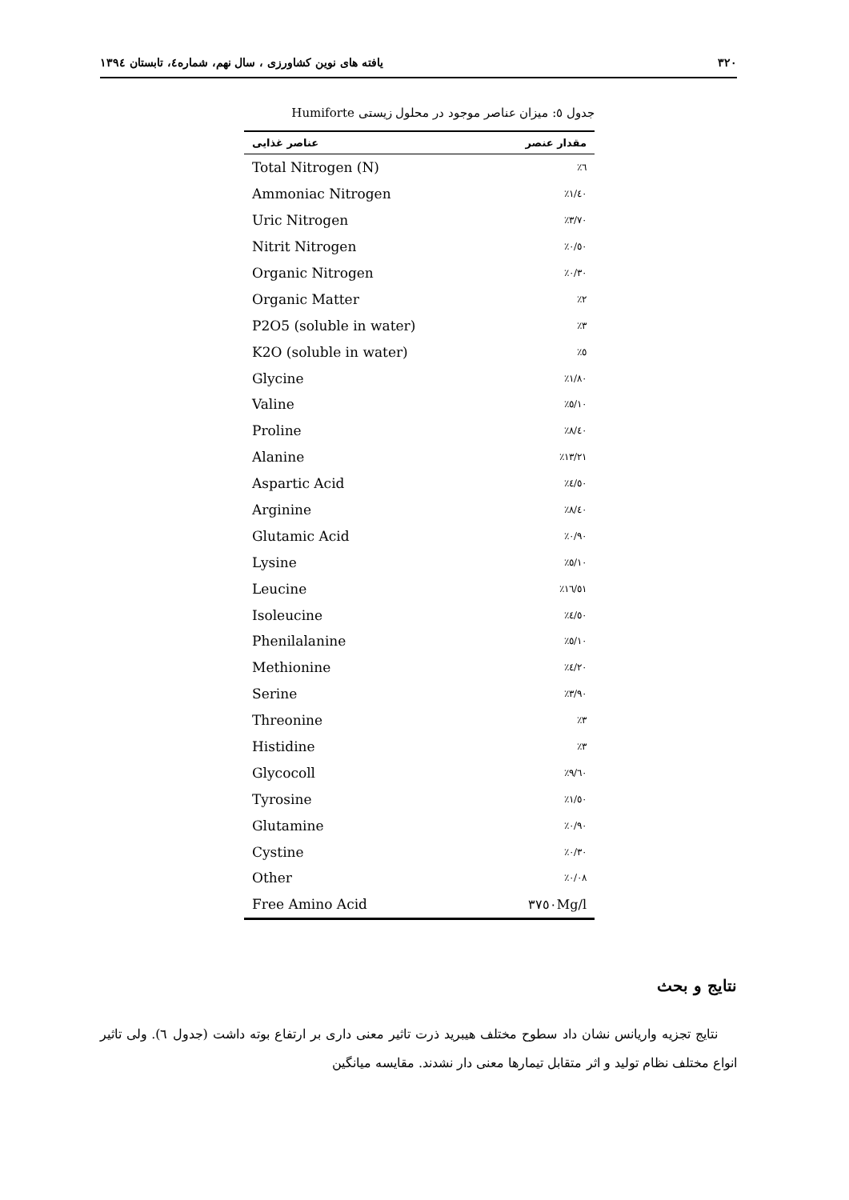۳۲۰ یافته های نوین کشاورزی ، سال نهم، شماره٤، تابستان ۱۳۹٤
جدول ٥: میزان عناصر موجود در محلول زیستی Humiforte
| عناصر غذایی | مقدار عنصر |
| --- | --- |
| Total Nitrogen (N) | ٪٦ |
| Ammoniac Nitrogen | ٪۱/٤۰ |
| Uric Nitrogen | ٪۳/۷۰ |
| Nitrit Nitrogen | ٪۰/٥۰ |
| Organic Nitrogen | ٪۰/۳۰ |
| Organic Matter | ٪۲ |
| P2O5 (soluble in water) | ٪۳ |
| K2O (soluble in water) | ٪٥ |
| Glycine | ٪۱/۸۰ |
| Valine | ٪٥/۱۰ |
| Proline | ٪۸/٤۰ |
| Alanine | ٪۱۳/۲۱ |
| Aspartic Acid | ٪٤/٥۰ |
| Arginine | ٪۸/٤۰ |
| Glutamic Acid | ٪۰/۹۰ |
| Lysine | ٪٥/۱۰ |
| Leucine | ٪۱٦/٥۱ |
| Isoleucine | ٪٤/٥۰ |
| Phenilalanine | ٪٥/۱۰ |
| Methionine | ٪٤/۲۰ |
| Serine | ٪۳/۹۰ |
| Threonine | ٪۳ |
| Histidine | ٪۳ |
| Glycocoll | ٪۹/٦۰ |
| Tyrosine | ٪۱/٥۰ |
| Glutamine | ٪۰/۹۰ |
| Cystine | ٪۰/۳۰ |
| Other | ٪۰/۰۸ |
| Free Amino Acid | ۳۷٥۰Mg/l |
نتایج و بحث
نتایج تجزیه واریانس نشان داد سطوح مختلف هیبرید ذرت تاثیر معنی داری بر ارتفاع بوته داشت (جدول ٦). ولی تاثیر انواع مختلف نظام تولید و اثر متقابل تیمارها معنی دار نشدند. مقایسه میانگین